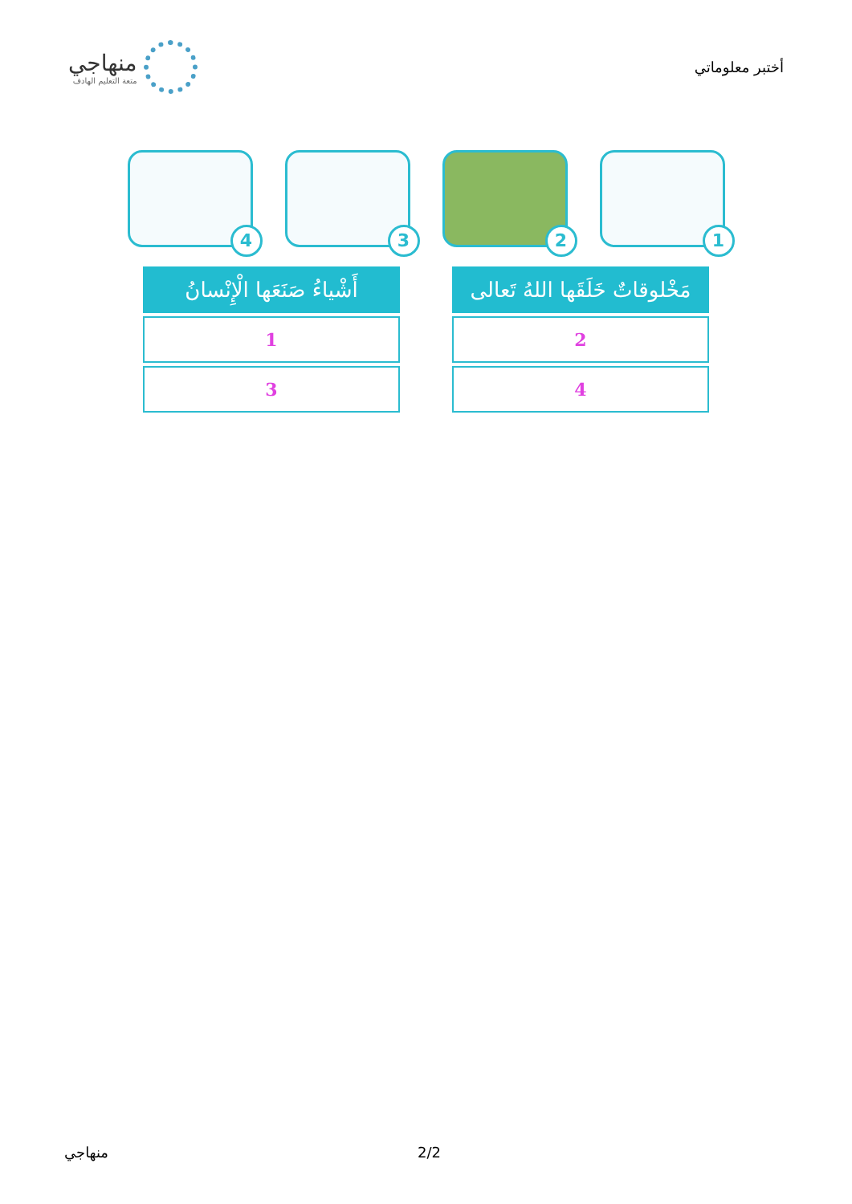أختبر معلوماتي
منهاجي
متعة التعليم الهادف
1
2
3
4
| مَخْلوقاتٌ خَلَقَها اللهُ تَعالى |
| --- |
| 2 |
| 4 |
| أَشْياءُ صَنَعَها الْإِنْسانُ |
| --- |
| 1 |
| 3 |
منهاجي 2/2